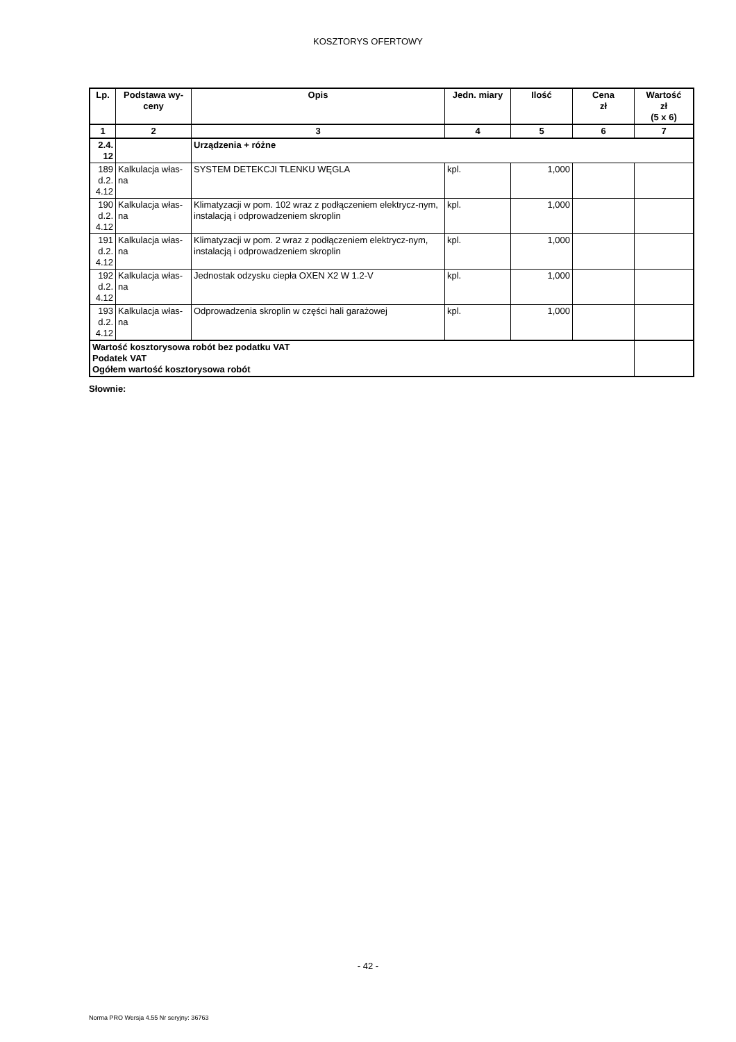KOSZTORYS OFERTOWY
| Lp. | Podstawa wy- ceny | Opis | Jedn. miary | Ilość | Cena zł | Wartość zł (5 x 6) |
| --- | --- | --- | --- | --- | --- | --- |
| 1 | 2 | 3 | 4 | 5 | 6 | 7 |
| 2.4. 12 | | Urządzenia + różne | | | | |
| 189 d.2. 4.12 | Kalkulacja włas- na | SYSTEM DETEKCJI TLENKU WĘGLA | kpl. | 1,000 | | |
| 190 d.2. 4.12 | Kalkulacja włas- na | Klimatyzacji w pom. 102 wraz z podłączeniem elektrycz-nym, instalacją i odprowadzeniem skroplin | kpl. | 1,000 | | |
| 191 d.2. 4.12 | Kalkulacja włas- na | Klimatyzacji w pom. 2 wraz z podłączeniem elektrycz-nym, instalacją i odprowadzeniem skroplin | kpl. | 1,000 | | |
| 192 d.2. 4.12 | Kalkulacja włas- na | Jednostak odzysku ciepła OXEN X2 W 1.2-V | kpl. | 1,000 | | |
| 193 d.2. 4.12 | Kalkulacja włas- na | Odprowadzenia skroplin w części hali garażowej | kpl. | 1,000 | | |
| Wartość kosztorysowa robót bez podatku VAT Podatek VAT Ogółem wartość kosztorysowa robót | | | | | | |
Słownie:
- 42 -
Norma PRO Wersja 4.55 Nr seryjny: 36763